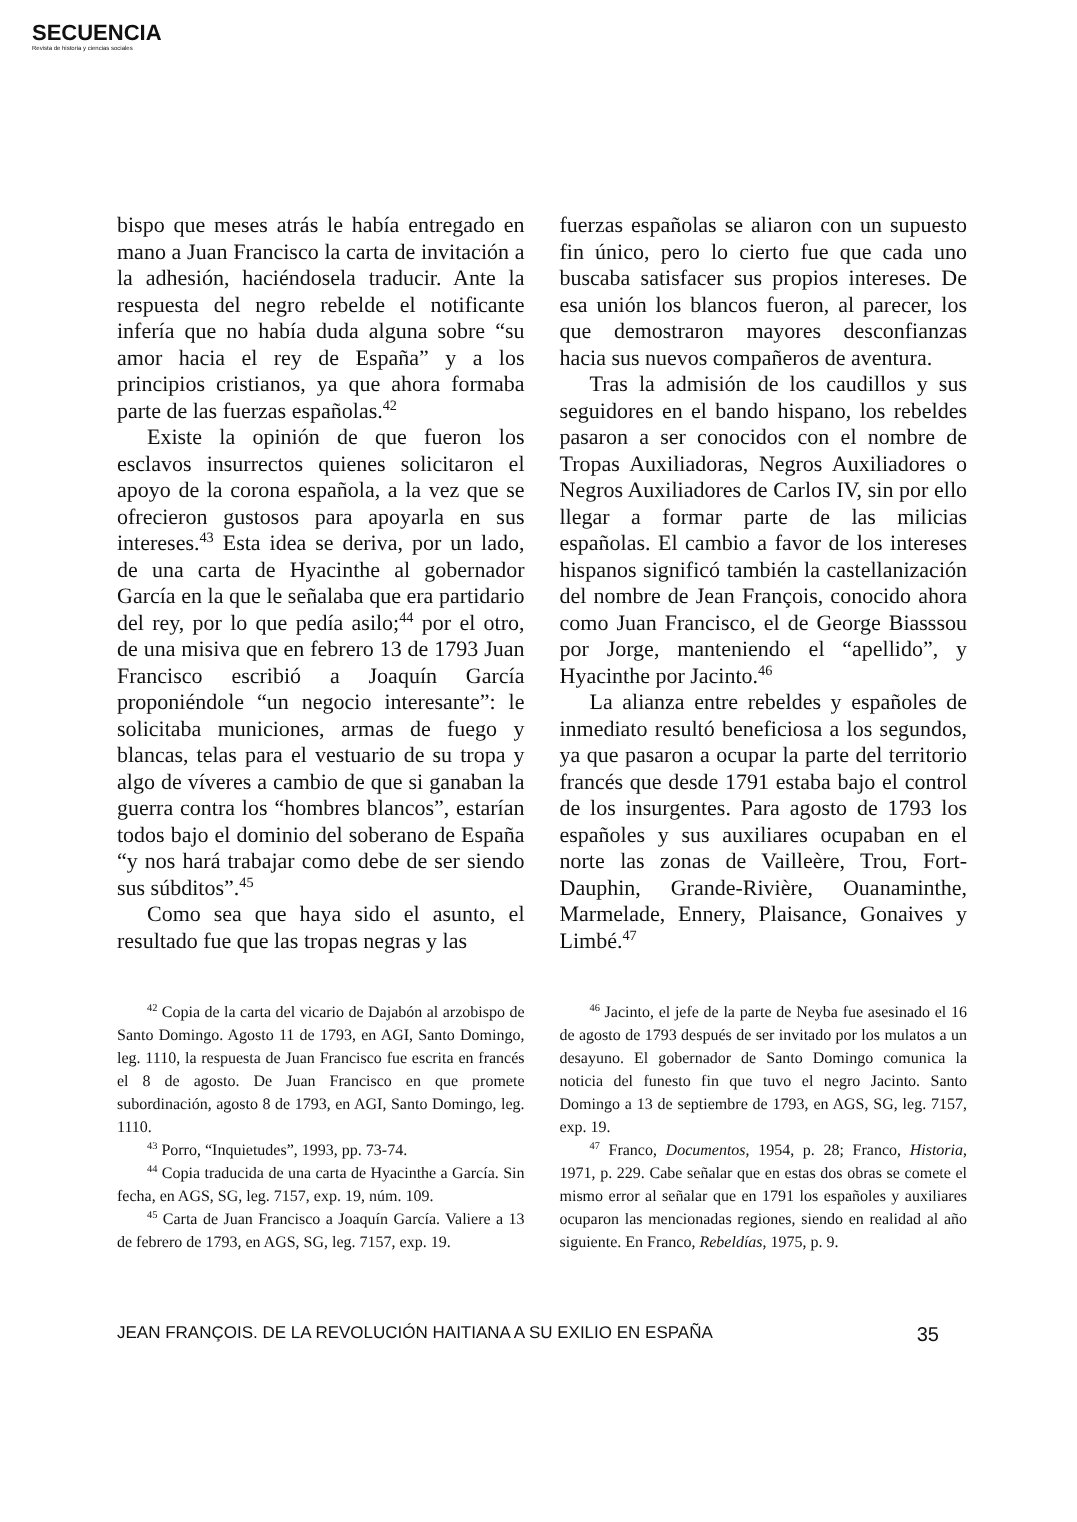SECUENCIA
Revista de historia y ciencias sociales
bispo que meses atrás le había entregado en mano a Juan Francisco la carta de invitación a la adhesión, haciéndosela traducir. Ante la respuesta del negro rebelde el notificante infería que no había duda alguna sobre “su amor hacia el rey de España” y a los principios cristianos, ya que ahora formaba parte de las fuerzas españolas.<sup>42</sup>
Existe la opinión de que fueron los esclavos insurrectos quienes solicitaron el apoyo de la corona española, a la vez que se ofrecieron gustosos para apoyarla en sus intereses.<sup>43</sup> Esta idea se deriva, por un lado, de una carta de Hyacinthe al gobernador García en la que le señalaba que era partidario del rey, por lo que pedía asilo;<sup>44</sup> por el otro, de una misiva que en febrero 13 de 1793 Juan Francisco escribió a Joaquín García proponiéndole “un negocio interesante”: le solicitaba municiones, armas de fuego y blancas, telas para el vestuario de su tropa y algo de víveres a cambio de que si ganaban la guerra contra los “hombres blancos”, estarían todos bajo el dominio del soberano de España “y nos hará trabajar como debe de ser siendo sus súbditos”.<sup>45</sup>
Como sea que haya sido el asunto, el resultado fue que las tropas negras y las
fuerzas españolas se aliaron con un supuesto fin único, pero lo cierto fue que cada uno buscaba satisfacer sus propios intereses. De esa unión los blancos fueron, al parecer, los que demostraron mayores desconfianzas hacia sus nuevos compañeros de aventura.
Tras la admisión de los caudillos y sus seguidores en el bando hispano, los rebeldes pasaron a ser conocidos con el nombre de Tropas Auxiliadoras, Negros Auxiliadores o Negros Auxiliadores de Carlos IV, sin por ello llegar a formar parte de las milicias españolas. El cambio a favor de los intereses hispanos significó también la castellanización del nombre de Jean François, conocido ahora como Juan Francisco, el de George Biasssou por Jorge, manteniendo el “apellido”, y Hyacinthe por Jacinto.<sup>46</sup>
La alianza entre rebeldes y españoles de inmediato resultó beneficiosa a los segundos, ya que pasaron a ocupar la parte del territorio francés que desde 1791 estaba bajo el control de los insurgentes. Para agosto de 1793 los españoles y sus auxiliares ocupaban en el norte las zonas de Vailleère, Trou, Fort-Dauphin, Grande-Rivière, Ouanaminthe, Marmelade, Ennery, Plaisance, Gonaives y Limbé.<sup>47</sup>
<sup>42</sup> Copia de la carta del vicario de Dajabón al arzobispo de Santo Domingo. Agosto 11 de 1793, en AGI, Santo Domingo, leg. 1110, la respuesta de Juan Francisco fue escrita en francés el 8 de agosto. De Juan Francisco en que promete subordinación, agosto 8 de 1793, en AGI, Santo Domingo, leg. 1110.
<sup>43</sup> Porro, “Inquietudes”, 1993, pp. 73-74.
<sup>44</sup> Copia traducida de una carta de Hyacinthe a García. Sin fecha, en AGS, SG, leg. 7157, exp. 19, núm. 109.
<sup>45</sup> Carta de Juan Francisco a Joaquín García. Valiere a 13 de febrero de 1793, en AGS, SG, leg. 7157, exp. 19.
<sup>46</sup> Jacinto, el jefe de la parte de Neyba fue asesinado el 16 de agosto de 1793 después de ser invitado por los mulatos a un desayuno. El gobernador de Santo Domingo comunica la noticia del funesto fin que tuvo el negro Jacinto. Santo Domingo a 13 de septiembre de 1793, en AGS, SG, leg. 7157, exp. 19.
<sup>47</sup> Franco, Documentos, 1954, p. 28; Franco, Historia, 1971, p. 229. Cabe señalar que en estas dos obras se comete el mismo error al señalar que en 1791 los españoles y auxiliares ocuparon las mencionadas regiones, siendo en realidad al año siguiente. En Franco, Rebeldías, 1975, p. 9.
JEAN FRANÇOIS. DE LA REVOLUCIÓN HAITIANA A SU EXILIO EN ESPAÑA 35